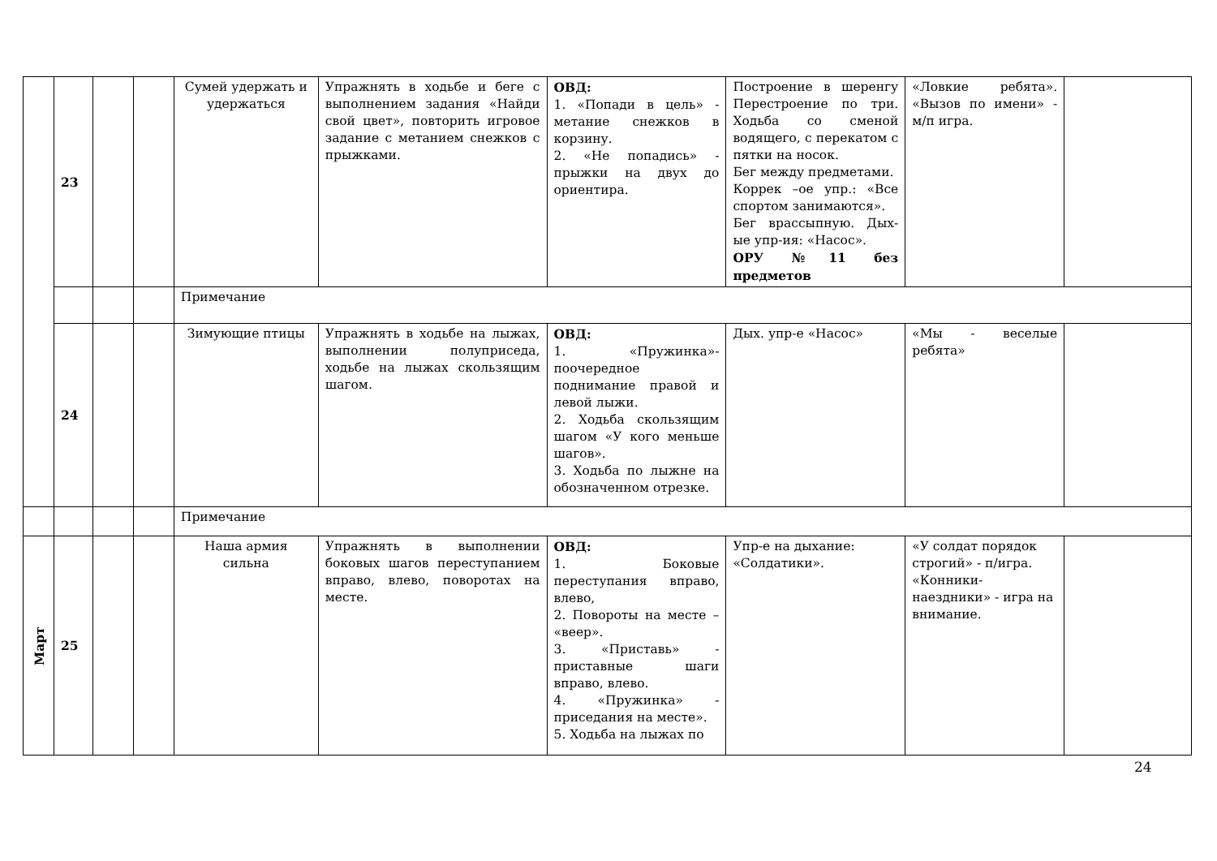| | 23 | | | Сумей удержать и удержаться | Упражнять в ходьбе и беге с выполнением задания «Найди свой цвет», повторить игровое задание с метанием снежков с прыжками. | ОВД: 1. «Попади в цель» - метание снежков в корзину. 2. «Не попадись» - прыжки на двух до ориентира. | Построение в шеренгу Перестроение по три. Ходьба со сменой водящего, с перекатом с пятки на носок. Бег между предметами. Коррек –ое упр.: «Все спортом занимаются». Бег врассыпную. Дых-ые упр-ия: «Насос». ОРУ №11 без предметов | «Ловкие ребята». «Вызов по имени» - м/п игра. | |
| | | | | Примечание | | | | | |
| | 24 | | | Зимующие птицы | Упражнять в ходьбе на лыжах, выполнении полуприседа, ходьбе на лыжах скользящим шагом. | ОВД: 1. «Пружинка»-поочередное поднимание правой и левой лыжи. 2. Ходьба скользящим шагом «У кого меньше шагов». 3. Ходьба по лыжне на обозначенном отрезке. | Дых. упр-е «Насос» | «Мы - веселые ребята» | |
| | | | | Примечание | | | | | |
| Март | 25 | | | Наша армия сильна | Упражнять в выполнении боковых шагов переступанием вправо, влево, поворотах на месте. | ОВД: 1. Боковые переступания вправо, влево, 2. Повороты на месте – «веер». 3. «Приставь» - приставные шаги вправо, влево. 4. «Пружинка» - приседания на месте». 5. Ходьба на лыжах по | Упр-е на дыхание: «Солдатики». | «У солдат порядок строгий» - п/игра. «Конники-наездники» - игра на внимание. | |
24